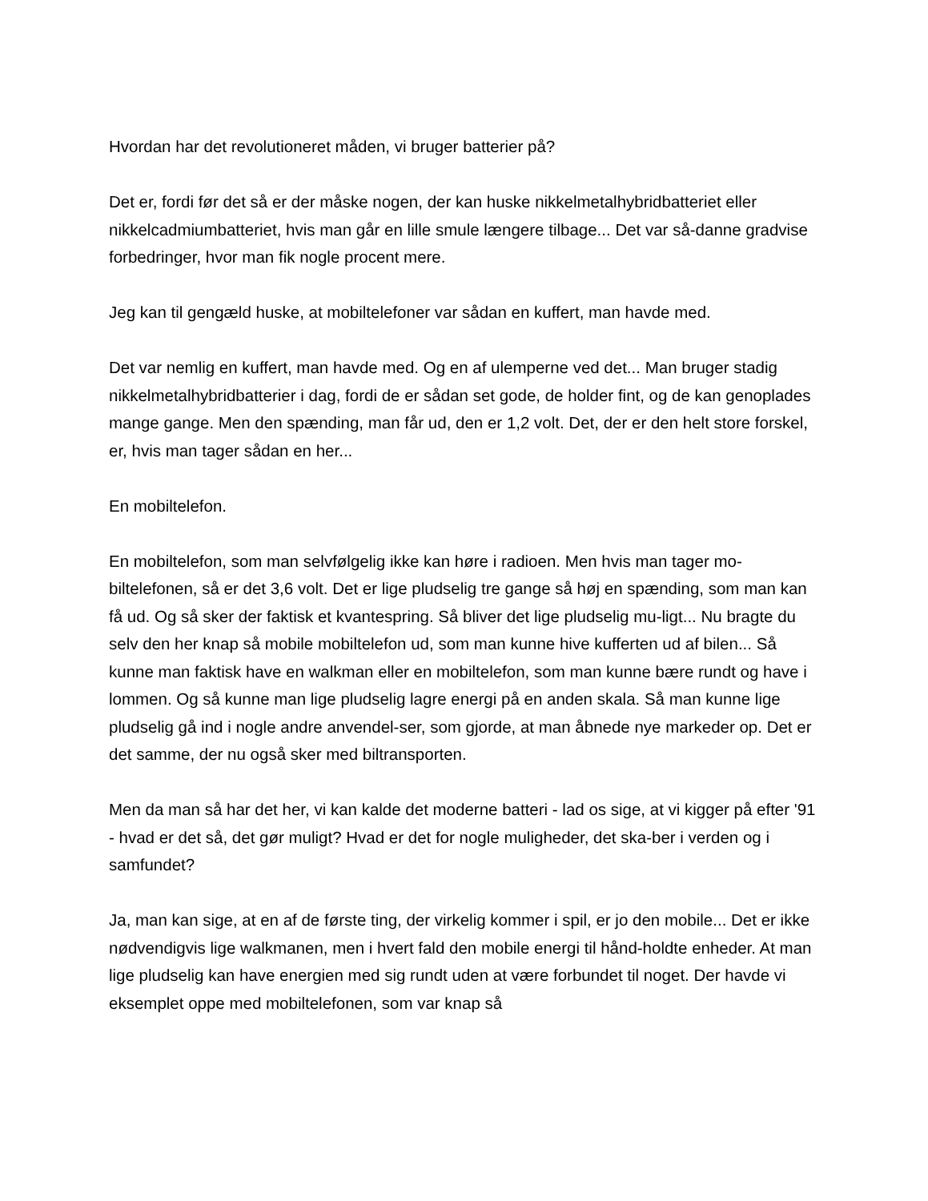Hvordan har det revolutioneret måden, vi bruger batterier på?
Det er, fordi før det så er der måske nogen, der kan huske nikkelmetalhybridbatteriet eller nikkelcadmiumbatteriet, hvis man går en lille smule længere tilbage... Det var så-danne gradvise forbedringer, hvor man fik nogle procent mere.
Jeg kan til gengæld huske, at mobiltelefoner var sådan en kuffert, man havde med.
Det var nemlig en kuffert, man havde med. Og en af ulemperne ved det... Man bruger stadig nikkelmetalhybridbatterier i dag, fordi de er sådan set gode, de holder fint, og de kan genoplades mange gange. Men den spænding, man får ud, den er 1,2 volt. Det, der er den helt store forskel, er, hvis man tager sådan en her...
En mobiltelefon.
En mobiltelefon, som man selvfølgelig ikke kan høre i radioen. Men hvis man tager mo-biltelefonen, så er det 3,6 volt. Det er lige pludselig tre gange så høj en spænding, som man kan få ud. Og så sker der faktisk et kvantespring. Så bliver det lige pludselig mu-ligt... Nu bragte du selv den her knap så mobile mobiltelefon ud, som man kunne hive kufferten ud af bilen... Så kunne man faktisk have en walkman eller en mobiltelefon, som man kunne bære rundt og have i lommen. Og så kunne man lige pludselig lagre energi på en anden skala. Så man kunne lige pludselig gå ind i nogle andre anvendel-ser, som gjorde, at man åbnede nye markeder op. Det er det samme, der nu også sker med biltransporten.
Men da man så har det her, vi kan kalde det moderne batteri - lad os sige, at vi kigger på efter '91 - hvad er det så, det gør muligt? Hvad er det for nogle muligheder, det ska-ber i verden og i samfundet?
Ja, man kan sige, at en af de første ting, der virkelig kommer i spil, er jo den mobile... Det er ikke nødvendigvis lige walkmanen, men i hvert fald den mobile energi til hånd-holdte enheder. At man lige pludselig kan have energien med sig rundt uden at være forbundet til noget. Der havde vi eksemplet oppe med mobiltelefonen, som var knap så